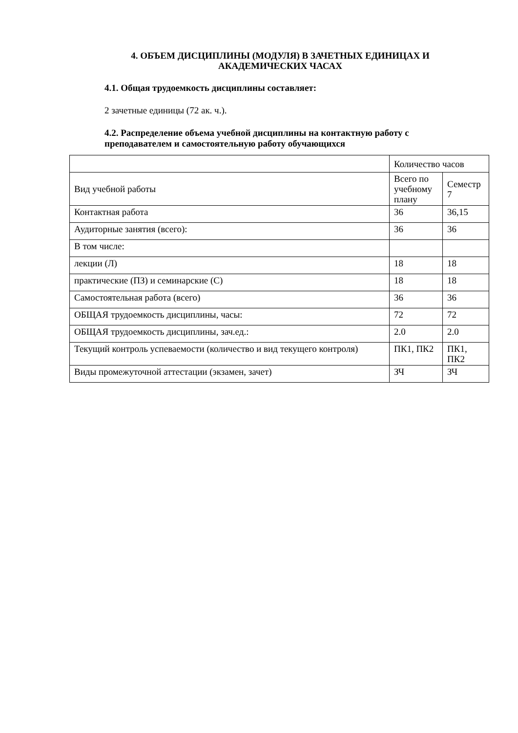4. ОБЪЕМ ДИСЦИПЛИНЫ (МОДУЛЯ) В ЗАЧЕТНЫХ ЕДИНИЦАХ И АКАДЕМИЧЕСКИХ ЧАСАХ
4.1. Общая трудоемкость дисциплины составляет:
2 зачетные единицы (72 ак. ч.).
4.2. Распределение объема учебной дисциплины на контактную работу с преподавателем и самостоятельную работу обучающихся
| | Количество часов | |
| Вид учебной работы | Всего по учебному плану | Семестр 7 |
| Контактная работа | 36 | 36,15 |
| Аудиторные занятия (всего): | 36 | 36 |
| В том числе: | | |
| лекции (Л) | 18 | 18 |
| практические (ПЗ) и семинарские (С) | 18 | 18 |
| Самостоятельная работа (всего) | 36 | 36 |
| ОБЩАЯ трудоемкость дисциплины, часы: | 72 | 72 |
| ОБЩАЯ трудоемкость дисциплины, зач.ед.: | 2.0 | 2.0 |
| Текущий контроль успеваемости (количество и вид текущего контроля) | ПК1, ПК2 | ПК1, ПК2 |
| Виды промежуточной аттестации (экзамен, зачет) | ЗЧ | ЗЧ |